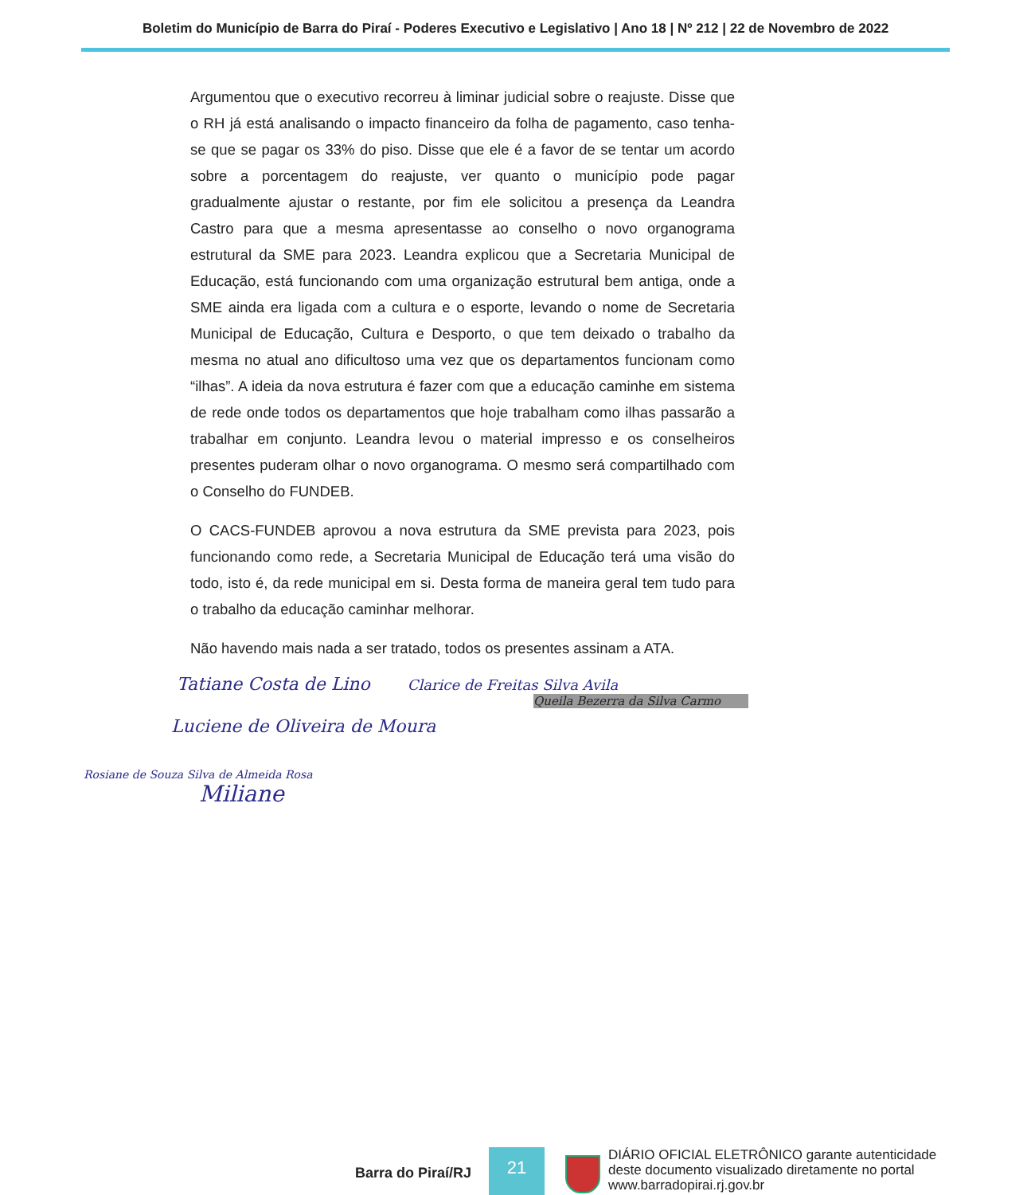Boletim do Município de Barra do Piraí - Poderes Executivo e Legislativo | Ano 18 | Nº 212 | 22 de Novembro de 2022
Argumentou que o executivo recorreu à liminar judicial sobre o reajuste. Disse que o RH já está analisando o impacto financeiro da folha de pagamento, caso tenha-se que se pagar os 33% do piso. Disse que ele é a favor de se tentar um acordo sobre a porcentagem do reajuste, ver quanto o município pode pagar gradualmente ajustar o restante, por fim ele solicitou a presença da Leandra Castro para que a mesma apresentasse ao conselho o novo organograma estrutural da SME para 2023. Leandra explicou que a Secretaria Municipal de Educação, está funcionando com uma organização estrutural bem antiga, onde a SME ainda era ligada com a cultura e o esporte, levando o nome de Secretaria Municipal de Educação, Cultura e Desporto, o que tem deixado o trabalho da mesma no atual ano dificultoso uma vez que os departamentos funcionam como “ilhas”. A ideia da nova estrutura é fazer com que a educação caminhe em sistema de rede onde todos os departamentos que hoje trabalham como ilhas passarão a trabalhar em conjunto. Leandra levou o material impresso e os conselheiros presentes puderam olhar o novo organograma. O mesmo será compartilhado com o Conselho do FUNDEB.
O CACS-FUNDEB aprovou a nova estrutura da SME prevista para 2023, pois funcionando como rede, a Secretaria Municipal de Educação terá uma visão do todo, isto é, da rede municipal em si. Desta forma de maneira geral tem tudo para o trabalho da educação caminhar melhorar.
Não havendo mais nada a ser tratado, todos os presentes assinam a ATA.
Tatiane Costa de Lino Clarice de Freitas Silva Avila
Queila Bezerra da Silva Carmo
Luciene de Oliveira de Moura
Rosiane de Souza Silva de Almeida Rosa
Miliane
Barra do Piraí/RJ
21
DIÁRIO OFICIAL ELETRÔNICO garante autenticidade
deste documento visualizado diretamente no portal
www.barradopirai.rj.gov.br